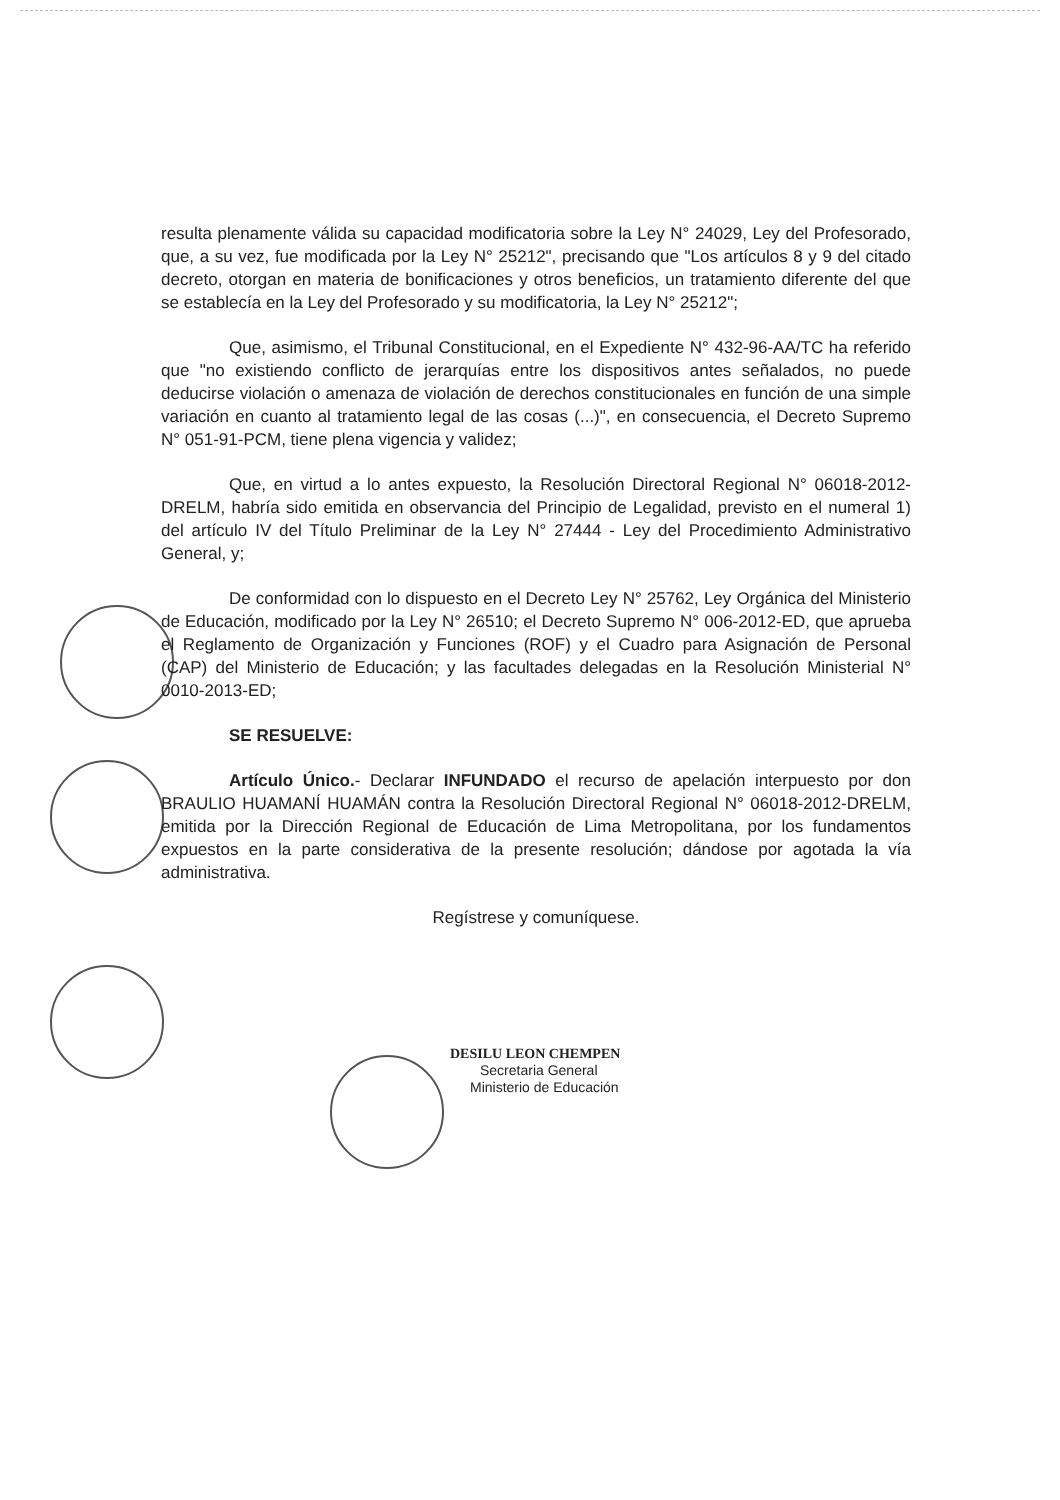resulta plenamente válida su capacidad modificatoria sobre la Ley N° 24029, Ley del Profesorado, que, a su vez, fue modificada por la Ley N° 25212", precisando que "Los artículos 8 y 9 del citado decreto, otorgan en materia de bonificaciones y otros beneficios, un tratamiento diferente del que se establecía en la Ley del Profesorado y su modificatoria, la Ley N° 25212";
Que, asimismo, el Tribunal Constitucional, en el Expediente N° 432-96-AA/TC ha referido que "no existiendo conflicto de jerarquías entre los dispositivos antes señalados, no puede deducirse violación o amenaza de violación de derechos constitucionales en función de una simple variación en cuanto al tratamiento legal de las cosas (...)", en consecuencia, el Decreto Supremo N° 051-91-PCM, tiene plena vigencia y validez;
Que, en virtud a lo antes expuesto, la Resolución Directoral Regional N° 06018-2012-DRELM, habría sido emitida en observancia del Principio de Legalidad, previsto en el numeral 1) del artículo IV del Título Preliminar de la Ley N° 27444 - Ley del Procedimiento Administrativo General, y;
De conformidad con lo dispuesto en el Decreto Ley N° 25762, Ley Orgánica del Ministerio de Educación, modificado por la Ley N° 26510; el Decreto Supremo N° 006-2012-ED, que aprueba el Reglamento de Organización y Funciones (ROF) y el Cuadro para Asignación de Personal (CAP) del Ministerio de Educación; y las facultades delegadas en la Resolución Ministerial N° 0010-2013-ED;
SE RESUELVE:
Artículo Único.- Declarar INFUNDADO el recurso de apelación interpuesto por don BRAULIO HUAMANÍ HUAMÁN contra la Resolución Directoral Regional N° 06018-2012-DRELM, emitida por la Dirección Regional de Educación de Lima Metropolitana, por los fundamentos expuestos en la parte considerativa de la presente resolución; dándose por agotada la vía administrativa.
Regístrese y comuníquese.
DESILU LEON CHEMPEN
Secretaria General
Ministerio de Educación